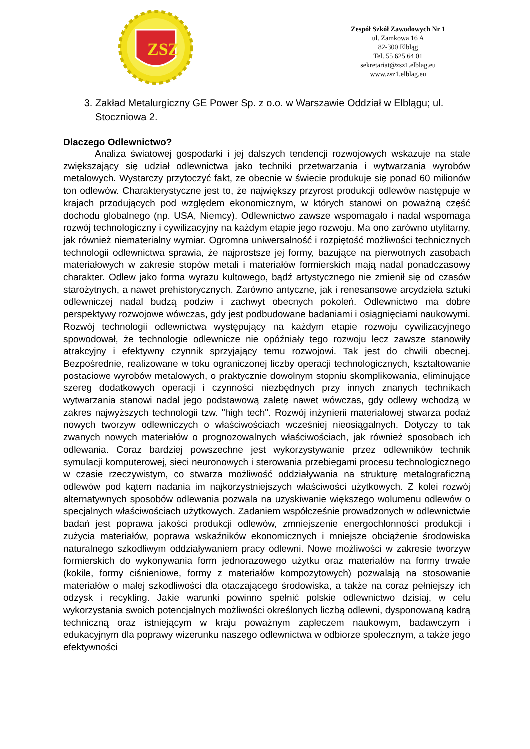ZSZ
Zespół Szkół Zawodowych Nr 1
ul. Zamkowa 16 A
82-300 Elbląg
Tel. 55 625 64 01
sekretariat@zsz1.elblag.eu
www.zsz1.elblag.eu
3. Zakład Metalurgiczny GE Power Sp. z o.o. w Warszawie Oddział w Elblągu; ul. Stoczniowa 2.
Dlaczego Odlewnictwo?
Analiza światowej gospodarki i jej dalszych tendencji rozwojowych wskazuje na stale zwiększający się udział odlewnictwa jako techniki przetwarzania i wytwarzania wyrobów metalowych. Wystarczy przytoczyć fakt, ze obecnie w świecie produkuje się ponad 60 milionów ton odlewów. Charakterystyczne jest to, że największy przyrost produkcji odlewów następuje w krajach przodujących pod względem ekonomicznym, w których stanowi on poważną część dochodu globalnego (np. USA, Niemcy). Odlewnictwo zawsze wspomagało i nadal wspomaga rozwój technologiczny i cywilizacyjny na każdym etapie jego rozwoju. Ma ono zarówno utylitarny, jak również niematerialny wymiar. Ogromna uniwersalność i rozpiętość możliwości technicznych technologii odlewnictwa sprawia, że najprostsze jej formy, bazujące na pierwotnych zasobach materiałowych w zakresie stopów metali i materiałów formierskich mają nadal ponadczasowy charakter. Odlew jako forma wyrazu kultowego, bądź artystycznego nie zmienił się od czasów starożytnych, a nawet prehistorycznych. Zarówno antyczne, jak i renesansowe arcydzieła sztuki odlewniczej nadal budzą podziw i zachwyt obecnych pokoleń. Odlewnictwo ma dobre perspektywy rozwojowe wówczas, gdy jest podbudowane badaniami i osiągnięciami naukowymi. Rozwój technologii odlewnictwa występujący na każdym etapie rozwoju cywilizacyjnego spowodował, że technologie odlewnicze nie opóźniały tego rozwoju lecz zawsze stanowiły atrakcyjny i efektywny czynnik sprzyjający temu rozwojowi. Tak jest do chwili obecnej. Bezpośrednie, realizowane w toku ograniczonej liczby operacji technologicznych, kształtowanie postaciowe wyrobów metalowych, o praktycznie dowolnym stopniu skomplikowania, eliminujące szereg dodatkowych operacji i czynności niezbędnych przy innych znanych technikach wytwarzania stanowi nadal jego podstawową zaletę nawet wówczas, gdy odlewy wchodzą w zakres najwyższych technologii tzw. "high tech". Rozwój inżynierii materiałowej stwarza podaż nowych tworzyw odlewniczych o właściwościach wcześniej nieosiągalnych. Dotyczy to tak zwanych nowych materiałów o prognozowalnych właściwościach, jak również sposobach ich odlewania. Coraz bardziej powszechne jest wykorzystywanie przez odlewników technik symulacji komputerowej, sieci neuronowych i sterowania przebiegami procesu technologicznego w czasie rzeczywistym, co stwarza możliwość oddziaływania na strukturę metalograficzną odlewów pod kątem nadania im najkorzystniejszych właściwości użytkowych. Z kolei rozwój alternatywnych sposobów odlewania pozwala na uzyskiwanie większego wolumenu odlewów o specjalnych właściwościach użytkowych. Zadaniem współcześnie prowadzonych w odlewnictwie badań jest poprawa jakości produkcji odlewów, zmniejszenie energochłonności produkcji i zużycia materiałów, poprawa wskaźników ekonomicznych i mniejsze obciążenie środowiska naturalnego szkodliwym oddziaływaniem pracy odlewni. Nowe możliwości w zakresie tworzyw formierskich do wykonywania form jednorazowego użytku oraz materiałów na formy trwałe (kokile, formy ciśnieniowe, formy z materiałów kompozytowych) pozwalają na stosowanie materiałów o małej szkodliwości dla otaczającego środowiska, a także na coraz pełniejszy ich odzysk i recykling. Jakie warunki powinno spełnić polskie odlewnictwo dzisiaj, w celu wykorzystania swoich potencjalnych możliwości określonych liczbą odlewni, dysponowaną kadrą techniczną oraz istniejącym w kraju poważnym zapleczem naukowym, badawczym i edukacyjnym dla poprawy wizerunku naszego odlewnictwa w odbiorze społecznym, a także jego efektywności